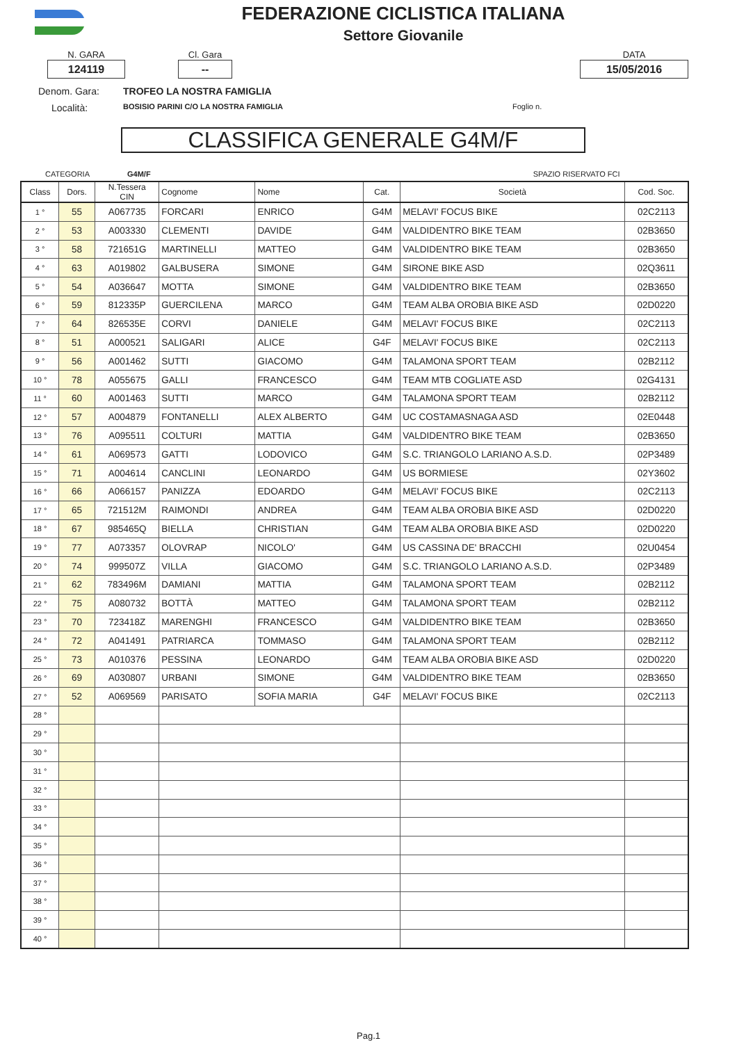FEDERAZIONE CICLISTICA ITALIANA
Settore Giovanile
N. GARA
124119
Cl. Gara
--
DATA
15/05/2016
Denom. Gara: TROFEO LA NOSTRA FAMIGLIA
Località: BOSISIO PARINI C/O LA NOSTRA FAMIGLIA Foglio n.
CLASSIFICA GENERALE G4M/F
CATEGORIA G4M/F SPAZIO RISERVATO FCI
| Class | Dors. | N.Tessera CIN | Cognome | Nome | Cat. | Società | Cod. Soc. |
| --- | --- | --- | --- | --- | --- | --- | --- |
| 1 ° | 55 | A067735 | FORCARI | ENRICO | G4M | MELAVI' FOCUS BIKE | 02C2113 |
| 2 ° | 53 | A003330 | CLEMENTI | DAVIDE | G4M | VALDIDENTRO BIKE TEAM | 02B3650 |
| 3 ° | 58 | 721651G | MARTINELLI | MATTEO | G4M | VALDIDENTRO BIKE TEAM | 02B3650 |
| 4 ° | 63 | A019802 | GALBUSERA | SIMONE | G4M | SIRONE BIKE ASD | 02Q3611 |
| 5 ° | 54 | A036647 | MOTTA | SIMONE | G4M | VALDIDENTRO BIKE TEAM | 02B3650 |
| 6 ° | 59 | 812335P | GUERCILENA | MARCO | G4M | TEAM ALBA OROBIA BIKE ASD | 02D0220 |
| 7 ° | 64 | 826535E | CORVI | DANIELE | G4M | MELAVI' FOCUS BIKE | 02C2113 |
| 8 ° | 51 | A000521 | SALIGARI | ALICE | G4F | MELAVI' FOCUS BIKE | 02C2113 |
| 9 ° | 56 | A001462 | SUTTI | GIACOMO | G4M | TALAMONA SPORT TEAM | 02B2112 |
| 10 ° | 78 | A055675 | GALLI | FRANCESCO | G4M | TEAM MTB COGLIATE ASD | 02G4131 |
| 11 ° | 60 | A001463 | SUTTI | MARCO | G4M | TALAMONA SPORT TEAM | 02B2112 |
| 12 ° | 57 | A004879 | FONTANELLI | ALEX ALBERTO | G4M | UC COSTAMASNAGA ASD | 02E0448 |
| 13 ° | 76 | A095511 | COLTURI | MATTIA | G4M | VALDIDENTRO BIKE TEAM | 02B3650 |
| 14 ° | 61 | A069573 | GATTI | LODOVICO | G4M | S.C. TRIANGOLO LARIANO A.S.D. | 02P3489 |
| 15 ° | 71 | A004614 | CANCLINI | LEONARDO | G4M | US BORMIESE | 02Y3602 |
| 16 ° | 66 | A066157 | PANIZZA | EDOARDO | G4M | MELAVI' FOCUS BIKE | 02C2113 |
| 17 ° | 65 | 721512M | RAIMONDI | ANDREA | G4M | TEAM ALBA OROBIA BIKE ASD | 02D0220 |
| 18 ° | 67 | 985465Q | BIELLA | CHRISTIAN | G4M | TEAM ALBA OROBIA BIKE ASD | 02D0220 |
| 19 ° | 77 | A073357 | OLOVRAP | NICOLO' | G4M | US CASSINA DE' BRACCHI | 02U0454 |
| 20 ° | 74 | 999507Z | VILLA | GIACOMO | G4M | S.C. TRIANGOLO LARIANO A.S.D. | 02P3489 |
| 21 ° | 62 | 783496M | DAMIANI | MATTIA | G4M | TALAMONA SPORT TEAM | 02B2112 |
| 22 ° | 75 | A080732 | BOTTÀ | MATTEO | G4M | TALAMONA SPORT TEAM | 02B2112 |
| 23 ° | 70 | 723418Z | MARENGHI | FRANCESCO | G4M | VALDIDENTRO BIKE TEAM | 02B3650 |
| 24 ° | 72 | A041491 | PATRIARCA | TOMMASO | G4M | TALAMONA SPORT TEAM | 02B2112 |
| 25 ° | 73 | A010376 | PESSINA | LEONARDO | G4M | TEAM ALBA OROBIA BIKE ASD | 02D0220 |
| 26 ° | 69 | A030807 | URBANI | SIMONE | G4M | VALDIDENTRO BIKE TEAM | 02B3650 |
| 27 ° | 52 | A069569 | PARISATO | SOFIA MARIA | G4F | MELAVI' FOCUS BIKE | 02C2113 |
| 28 ° | | | | | | | |
| 29 ° | | | | | | | |
| 30 ° | | | | | | | |
| 31 ° | | | | | | | |
| 32 ° | | | | | | | |
| 33 ° | | | | | | | |
| 34 ° | | | | | | | |
| 35 ° | | | | | | | |
| 36 ° | | | | | | | |
| 37 ° | | | | | | | |
| 38 ° | | | | | | | |
| 39 ° | | | | | | | |
| 40 ° | | | | | | | |
Pag.1